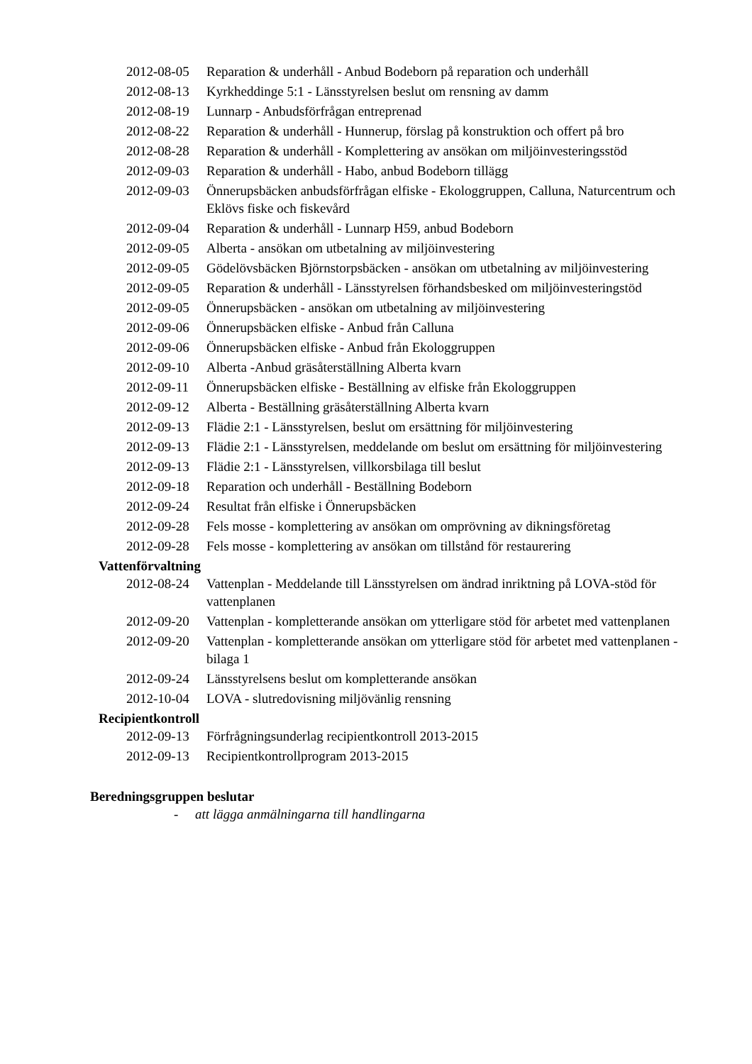2012-08-05
Reparation & underhåll - Anbud Bodeborn på reparation och underhåll
2012-08-13
Kyrkheddinge 5:1 - Länsstyrelsen beslut om rensning av damm
2012-08-19
Lunnarp - Anbudsförfrågan entreprenad
2012-08-22
Reparation & underhåll - Hunnerup, förslag på konstruktion och offert på bro
2012-08-28
Reparation & underhåll - Komplettering av ansökan om miljöinvesteringsstöd
2012-09-03
Reparation & underhåll - Habo, anbud Bodeborn tillägg
2012-09-03
Önnerupsbäcken anbudsförfrågan elfiske - Ekologgruppen, Calluna, Naturcentrum och Eklövs fiske och fiskevård
2012-09-04
Reparation & underhåll - Lunnarp H59, anbud Bodeborn
2012-09-05
Alberta - ansökan om utbetalning av miljöinvestering
2012-09-05
Gödelövsbäcken Björnstorpsbäcken - ansökan om utbetalning av miljöinvestering
2012-09-05
Reparation & underhåll - Länsstyrelsen förhandsbesked om miljöinvesteringstöd
2012-09-05
Önnerupsbäcken - ansökan om utbetalning av miljöinvestering
2012-09-06
Önnerupsbäcken elfiske - Anbud från Calluna
2012-09-06
Önnerupsbäcken elfiske - Anbud från Ekologgruppen
2012-09-10
Alberta -Anbud gräsåterställning Alberta kvarn
2012-09-11
Önnerupsbäcken elfiske - Beställning av elfiske från Ekologgruppen
2012-09-12
Alberta - Beställning gräsåterställning Alberta kvarn
2012-09-13
Flädie 2:1 - Länsstyrelsen, beslut om ersättning för miljöinvestering
2012-09-13
Flädie 2:1 - Länsstyrelsen, meddelande om beslut om ersättning för miljöinvestering
2012-09-13
Flädie 2:1 - Länsstyrelsen, villkorsbilaga till beslut
2012-09-18
Reparation och underhåll - Beställning Bodeborn
2012-09-24
Resultat från elfiske i Önnerupsbäcken
2012-09-28
Fels mosse - komplettering av ansökan om omprövning av dikningsföretag
2012-09-28
Fels mosse - komplettering av ansökan om tillstånd för restaurering
Vattenförvaltning
2012-08-24
Vattenplan - Meddelande till Länsstyrelsen om ändrad inriktning på LOVA-stöd för vattenplanen
2012-09-20
Vattenplan - kompletterande ansökan om ytterligare stöd för arbetet med vattenplanen
2012-09-20
Vattenplan - kompletterande ansökan om ytterligare stöd för arbetet med vattenplanen - bilaga 1
2012-09-24
Länsstyrelsens beslut om kompletterande ansökan
2012-10-04
LOVA - slutredovisning miljövänlig rensning
Recipientkontroll
2012-09-13
Förfrågningsunderlag recipientkontroll 2013-2015
2012-09-13
Recipientkontrollprogram 2013-2015
Beredningsgruppen beslutar
- att lägga anmälningarna till handlingarna